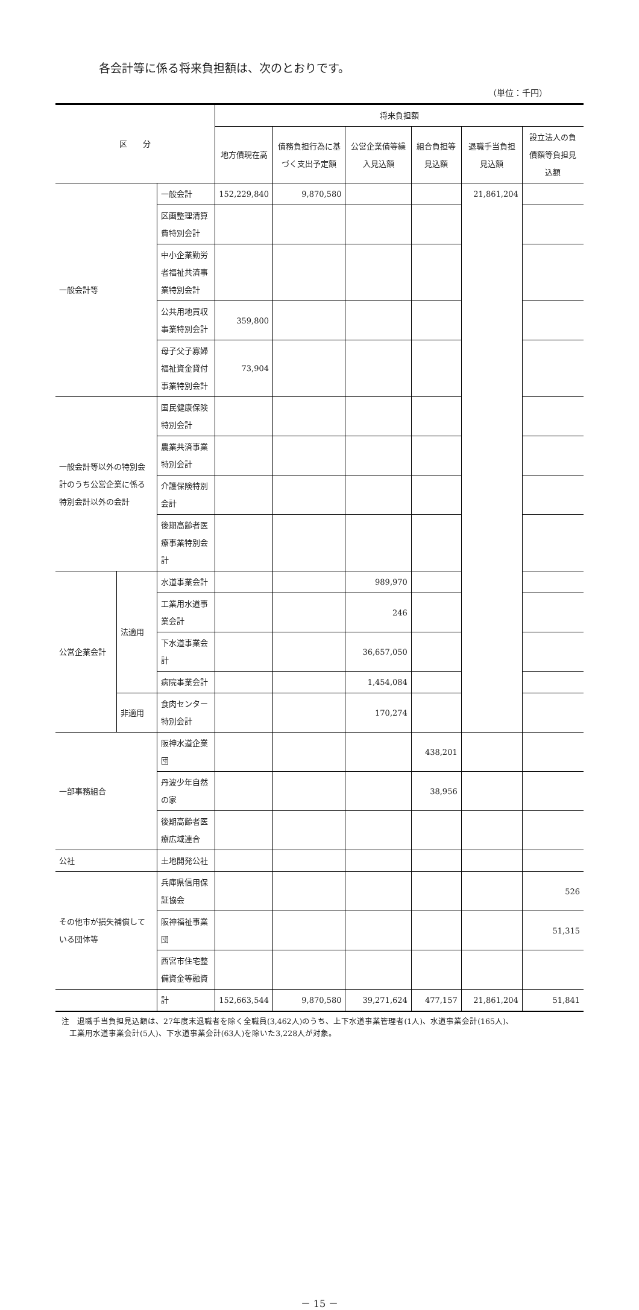各会計等に係る将来負担額は、次のとおりです。
（単位：千円）
| 区 分 | | | 将来負担額 | | | | | |
| --- | --- | --- | --- | --- | --- | --- | --- | --- |
| | | | 地方債現在高 | 債務負担行為に基づく支出予定額 | 公営企業債等繰入見込額 | 組合負担等見込額 | 退職手当負担見込額 | 設立法人の負債額等負担見込額 |
| 一般会計等 | | 一般会計 | 152,229,840 | 9,870,580 | | | 21,861,204 | |
| | | 区画整理清算費特別会計 | | | | | | |
| | | 中小企業勤労者福祉共済事業特別会計 | | | | | | |
| | | 公共用地買収事業特別会計 | 359,800 | | | | | |
| | | 母子父子寡婦福祉資金貸付事業特別会計 | 73,904 | | | | | |
| 一般会計等以外の特別会計のうち公営企業に係る特別会計以外の会計 | | 国民健康保険特別会計 | | | | | | |
| | | 農業共済事業特別会計 | | | | | | |
| | | 介護保険特別会計 | | | | | | |
| | | 後期高齢者医療事業特別会計 | | | | | | |
| 公営企業会計 | 法適用 | 水道事業会計 | | | 989,970 | | | |
| | | 工業用水道事業会計 | | | 246 | | | |
| | | 下水道事業会計 | | | 36,657,050 | | | |
| | | 病院事業会計 | | | 1,454,084 | | | |
| | 非適用 | 食肉センター特別会計 | | | 170,274 | | | |
| 一部事務組合 | | 阪神水道企業団 | | | | 438,201 | | |
| | | 丹波少年自然の家 | | | | 38,956 | | |
| | | 後期高齢者医療広域連合 | | | | | | |
| 公社 | | 土地開発公社 | | | | | | |
| その他市が損失補償している団体等 | | 兵庫県信用保証協会 | | | | | | 526 |
| | | 阪神福祉事業団 | | | | | | 51,315 |
| | | 西宮市住宅整備資金等融資 | | | | | | |
| | | 計 | 152,663,544 | 9,870,580 | 39,271,624 | 477,157 | 21,861,204 | 51,841 |
注　退職手当負担見込額は、27年度末退職者を除く全職員(3,462人)のうち、上下水道事業管理者(1人)、水道事業会計(165人)、
　工業用水道事業会計(5人)、下水道事業会計(63人)を除いた3,228人が対象。
－ 15 －